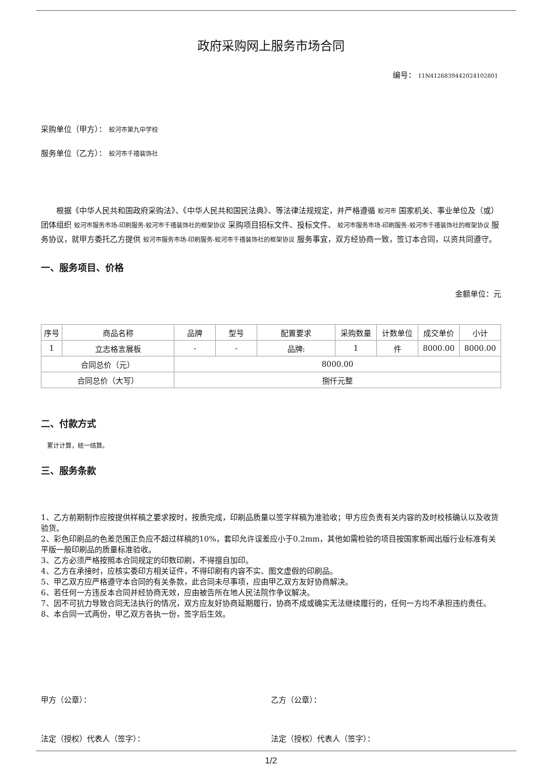政府采购网上服务市场合同
编号： 11N41268394420241028​01
采购单位（甲方）： 蛟河市第九中学校
服务单位（乙方）： 蛟河市千禧装饰社
根据《中华人民共和国政府采购法》、《中华人民共和国民法典》、等法律法规规定，并严格遵循 蛟河市 国家机关、事业单位及（或）团体组织 蛟河市服务市场-印刷服务-蛟河市千禧装饰社的框架协议 采购项目招标文件、投标文件、 蛟河市服务市场-印刷服务-蛟河市千禧装饰社的框架协议 服务协议，就甲方委托乙方提供 蛟河市服务市场-印刷服务-蛟河市千禧装饰社的框架协议 服务事宜，双方经协商一致，签订本合同，以资共同遵守。
一、服务项目、价格
金额单位：元
| 序号 | 商品名称 | 品牌 | 型号 | 配置要求 | 采购数量 | 计数单位 | 成交单价 | 小计 |
| --- | --- | --- | --- | --- | --- | --- | --- | --- |
| 1 | 立志格言展板 | - | - | 品牌: | 1 | 件 | 8000.00 | 8000.00 |
| 合同总价（元） | | 8000.00 | | | | | | |
| 合同总价（大写） | | 捌仟元整 | | | | | | |
二、付款方式
累计计算，统一结算。
三、服务条款
1、乙方前期制作应按提供样稿之要求按时，按质完成，印刷品质量以签字样稿为准验收；甲方应负责有关内容的及时校核确认以及收货验货。
2、彩色印刷品的色差范围正负应不超过样稿的10%，套印允许误差应小于0.2mm，其他如需检验的项目按国家新闻出版行业标准有关平版一般印刷品的质量标准验收。
3、乙方必须严格按照本合同规定的印数印刷，不得擅自加印。
4、乙方在承接时，应核实委印方相关证件，不得印刷有内容不实、图文虚假的印刷品。
5、甲乙双方应严格遵守本合同的有关条款，此合同未尽事项，应由甲乙双方友好协商解决。
6、若任何一方违反本合同并经协商无效，应由被告所在地人民法院作争议解决。
7、因不可抗力导致合同无法执行的情况，双方应友好协商延期履行，协商不成或确实无法继续履行的，任何一方均不承担违约责任。
8、本合同一式两份，甲乙双方各执一份，签字后生效。
甲方（公章）： 乙方（公章）：
法定（授权）代表人（签字）： 法定（授权）代表人（签字）：
1/2